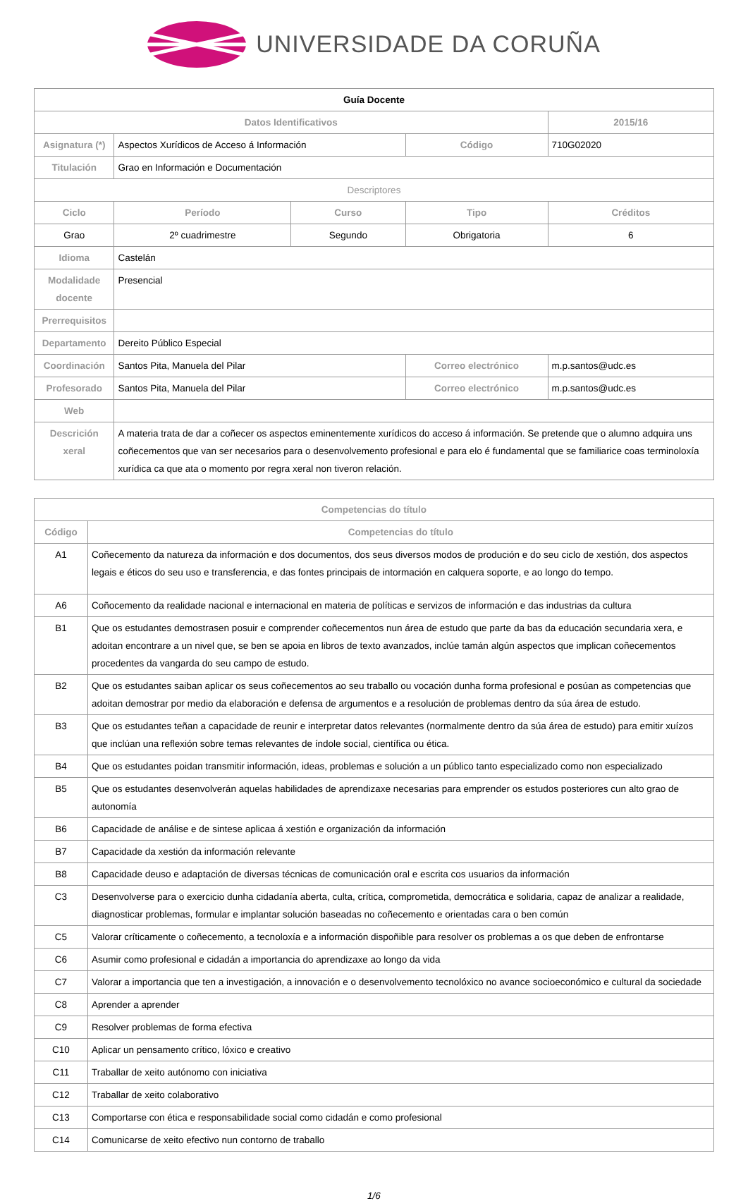UNIVERSIDADE DA CORUÑA
| Guía Docente | | | | | |
| Datos Identificativos | | | | | 2015/16 |
| Asignatura (*) | Aspectos Xurídicos de Acceso á Información | | Código | 710G02020 | |
| Titulación | Grao en Información e Documentación | | | | |
| Descriptores | | | | | |
| Ciclo | Período | Curso | Tipo | | Créditos |
| Grao | 2º cuadrimestre | Segundo | Obrigatoria | | 6 |
| Idioma | Castelán | | | | |
| Modalidade docente | Presencial | | | | |
| Prerrequisitos | | | | | |
| Departamento | Dereito Público Especial | | | | |
| Coordinación | Santos Pita, Manuela del Pilar | | Correo electrónico | m.p.santos@udc.es | |
| Profesorado | Santos Pita, Manuela del Pilar | | Correo electrónico | m.p.santos@udc.es | |
| Web | | | | | |
| Descrición xeral | A materia trata de dar a coñecer os aspectos eminentemente xurídicos do acceso á información. Se pretende que o alumno adquira uns coñecementos que van ser necesarios para o desenvolvemento profesional e para elo é fundamental que se familiarice coas terminoloxía xurídica ca que ata o momento por regra xeral non tiveron relación. | | | | |
| Competencias do título | |
| --- | --- |
| Código | Competencias do título |
| A1 | Coñecemento da natureza da información e dos documentos, dos seus diversos modos de produción e do seu ciclo de xestión, dos aspectos legais e éticos do seu uso e transferencia, e das fontes principais de intormación en calquera soporte, e ao longo do tempo. |
| A6 | Coñocemento da realidade nacional e internacional en materia de políticas e servizos de información e das industrias da cultura |
| B1 | Que os estudantes demostrasen posuir e comprender coñecementos nun área de estudo que parte da bas da educación secundaria xera, e adoitan encontrare a un nivel que, se ben se apoia en libros de texto avanzados, inclúe tamán algún aspectos que implican coñecementos procedentes da vangarda do seu campo de estudo. |
| B2 | Que os estudantes saiban aplicar os seus coñecementos ao seu traballo ou vocación dunha forma profesional e posúan as competencias que adoitan demostrar por medio da elaboración e defensa de argumentos e a resolución de problemas dentro da súa área de estudo. |
| B3 | Que os estudantes teñan a capacidade de reunir e interpretar datos relevantes (normalmente dentro da súa área de estudo) para emitir xuízos que inclúan una reflexión sobre temas relevantes de índole social, científica ou ética. |
| B4 | Que os estudantes poidan transmitir información, ideas, problemas e solución a un público tanto especializado como non especializado |
| B5 | Que os estudantes desenvolverán aquelas habilidades de aprendizaxe necesarias para emprender os estudos posteriores cun alto grao de autonomía |
| B6 | Capacidade de análise e de sintese aplicaa á xestión e organización da información |
| B7 | Capacidade da xestión da información relevante |
| B8 | Capacidade deuso e adaptación de diversas técnicas de comunicación oral e escrita cos usuarios da información |
| C3 | Desenvolverse para o exercicio dunha cidadanía aberta, culta, crítica, comprometida, democrática e solidaria, capaz de analizar a realidade, diagnosticar problemas, formular e implantar solución baseadas no coñecemento e orientadas cara o ben común |
| C5 | Valorar críticamente o coñecemento, a tecnoloxía e a información dispoñible para resolver os problemas a os que deben de enfrontarse |
| C6 | Asumir como profesional e cidadán a importancia do aprendizaxe ao longo da vida |
| C7 | Valorar a importancia que ten a investigación, a innovación e o desenvolvemento tecnolóxico no avance socioeconómico e cultural da sociedade |
| C8 | Aprender a aprender |
| C9 | Resolver problemas de forma efectiva |
| C10 | Aplicar un pensamento crítico, lóxico e creativo |
| C11 | Traballar de xeito autónomo con iniciativa |
| C12 | Traballar de xeito colaborativo |
| C13 | Comportarse con ética e responsabilidade social como cidadán e como profesional |
| C14 | Comunicarse de xeito efectivo nun contorno de traballo |
1/6